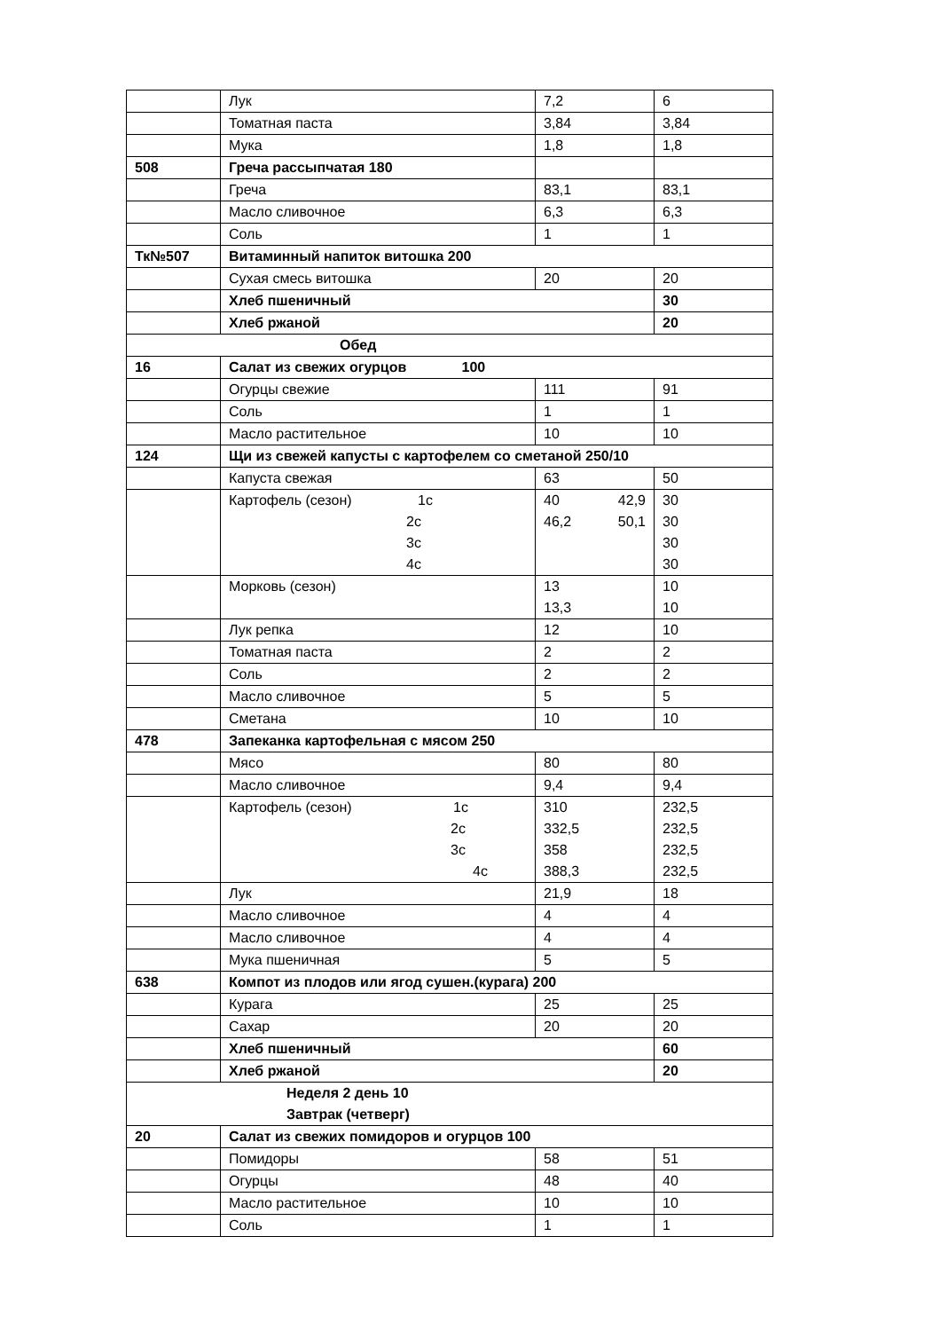| | Лук | 7,2 | 6 |
| | Томатная паста | 3,84 | 3,84 |
| | Мука | 1,8 | 1,8 |
| 508 | Греча рассыпчатая 180 | | |
| | Греча | 83,1 | 83,1 |
| | Масло сливочное | 6,3 | 6,3 |
| | Соль | 1 | 1 |
| Тк№507 | Витаминный напиток витошка 200 | | |
| | Сухая смесь витошка | 20 | 20 |
| | Хлеб пшеничный | | 30 |
| | Хлеб ржаной | | 20 |
| Обед | | | |
| 16 | Салат из свежих огурцов 100 | | |
| | Огурцы свежие | 111 | 91 |
| | Соль | 1 | 1 |
| | Масло растительное | 10 | 10 |
| 124 | Щи из свежей капусты с картофелем со сметаной 250/10 | | |
| | Капуста свежая | 63 | 50 |
| | Картофель (сезон) 1с 2с 3с 4с | 40 42,9 46,2 50,1 | 30 30 30 30 |
| | Морковь (сезон) | 13 13,3 | 10 10 |
| | Лук репка | 12 | 10 |
| | Томатная паста | 2 | 2 |
| | Соль | 2 | 2 |
| | Масло сливочное | 5 | 5 |
| | Сметана | 10 | 10 |
| 478 | Запеканка картофельная с мясом 250 | | |
| | Мясо | 80 | 80 |
| | Масло сливочное | 9,4 | 9,4 |
| | Картофель (сезон) 1с 2с 3с 4с | 310 332,5 358 388,3 | 232,5 232,5 232,5 232,5 |
| | Лук | 21,9 | 18 |
| | Масло сливочное | 4 | 4 |
| | Масло сливочное | 4 | 4 |
| | Мука пшеничная | 5 | 5 |
| 638 | Компот из плодов или ягод сушен.(курага) 200 | | |
| | Курага | 25 | 25 |
| | Сахар | 20 | 20 |
| | Хлеб пшеничный | | 60 |
| | Хлеб ржаной | | 20 |
| Неделя 2 день 10 Завтрак (четверг) | | | |
| 20 | Салат из свежих помидоров и огурцов 100 | | |
| | Помидоры | 58 | 51 |
| | Огурцы | 48 | 40 |
| | Масло растительное | 10 | 10 |
| | Соль | 1 | 1 |